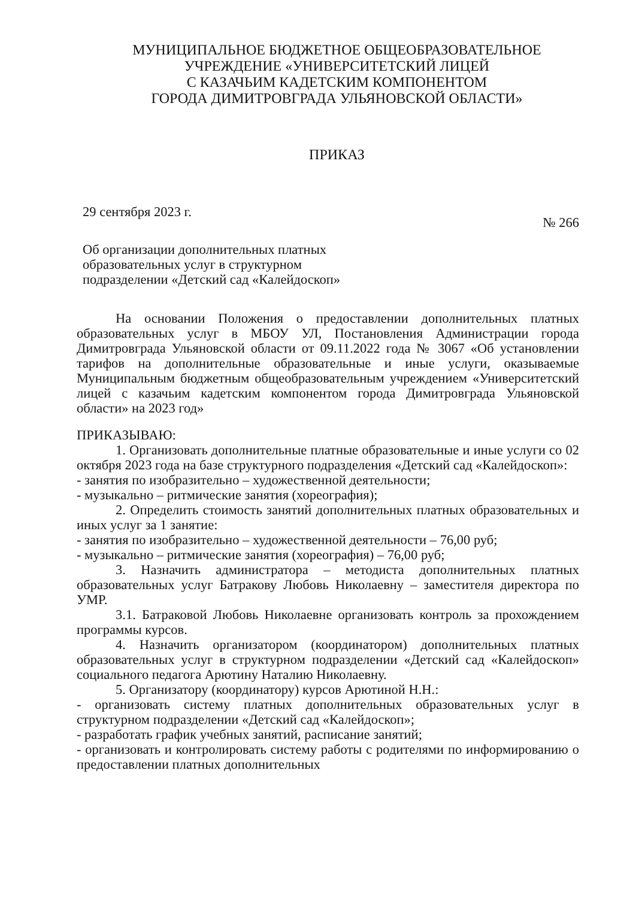МУНИЦИПАЛЬНОЕ БЮДЖЕТНОЕ ОБЩЕОБРАЗОВАТЕЛЬНОЕ
УЧРЕЖДЕНИЕ «УНИВЕРСИТЕТСКИЙ ЛИЦЕЙ
С КАЗАЧЬИМ КАДЕТСКИМ КОМПОНЕНТОМ
ГОРОДА ДИМИТРОВГРАДА УЛЬЯНОВСКОЙ ОБЛАСТИ»
ПРИКАЗ
29 сентября 2023 г. № 266
Об организации дополнительных платных
образовательных услуг в структурном
подразделении «Детский сад «Калейдоскоп»
На основании Положения о предоставлении дополнительных платных образовательных услуг в МБОУ УЛ, Постановления Администрации города Димитровграда Ульяновской области от 09.11.2022 года № 3067 «Об установлении тарифов на дополнительные образовательные и иные услуги, оказываемые Муниципальным бюджетным общеобразовательным учреждением «Университетский лицей с казачьим кадетским компонентом города Димитровграда Ульяновской области» на 2023 год»
ПРИКАЗЫВАЮ:
1. Организовать дополнительные платные образовательные и иные услуги со 02 октября 2023 года на базе структурного подразделения «Детский сад «Калейдоскоп»:
- занятия по изобразительно – художественной деятельности;
- музыкально – ритмические занятия (хореография);
2. Определить стоимость занятий дополнительных платных образовательных и иных услуг за 1 занятие:
- занятия по изобразительно – художественной деятельности – 76,00 руб;
- музыкально – ритмические занятия (хореография) – 76,00 руб;
3. Назначить администратора – методиста дополнительных платных образовательных услуг Батракову Любовь Николаевну – заместителя директора по УМР.
3.1. Батраковой Любовь Николаевне организовать контроль за прохождением программы курсов.
4. Назначить организатором (координатором) дополнительных платных образовательных услуг в структурном подразделении «Детский сад «Калейдоскоп» социального педагога Арютину Наталию Николаевну.
5. Организатору (координатору) курсов Арютиной Н.Н.:
- организовать систему платных дополнительных образовательных услуг в структурном подразделении «Детский сад «Калейдоскоп»;
- разработать график учебных занятий, расписание занятий;
- организовать и контролировать систему работы с родителями по информированию о предоставлении платных дополнительных